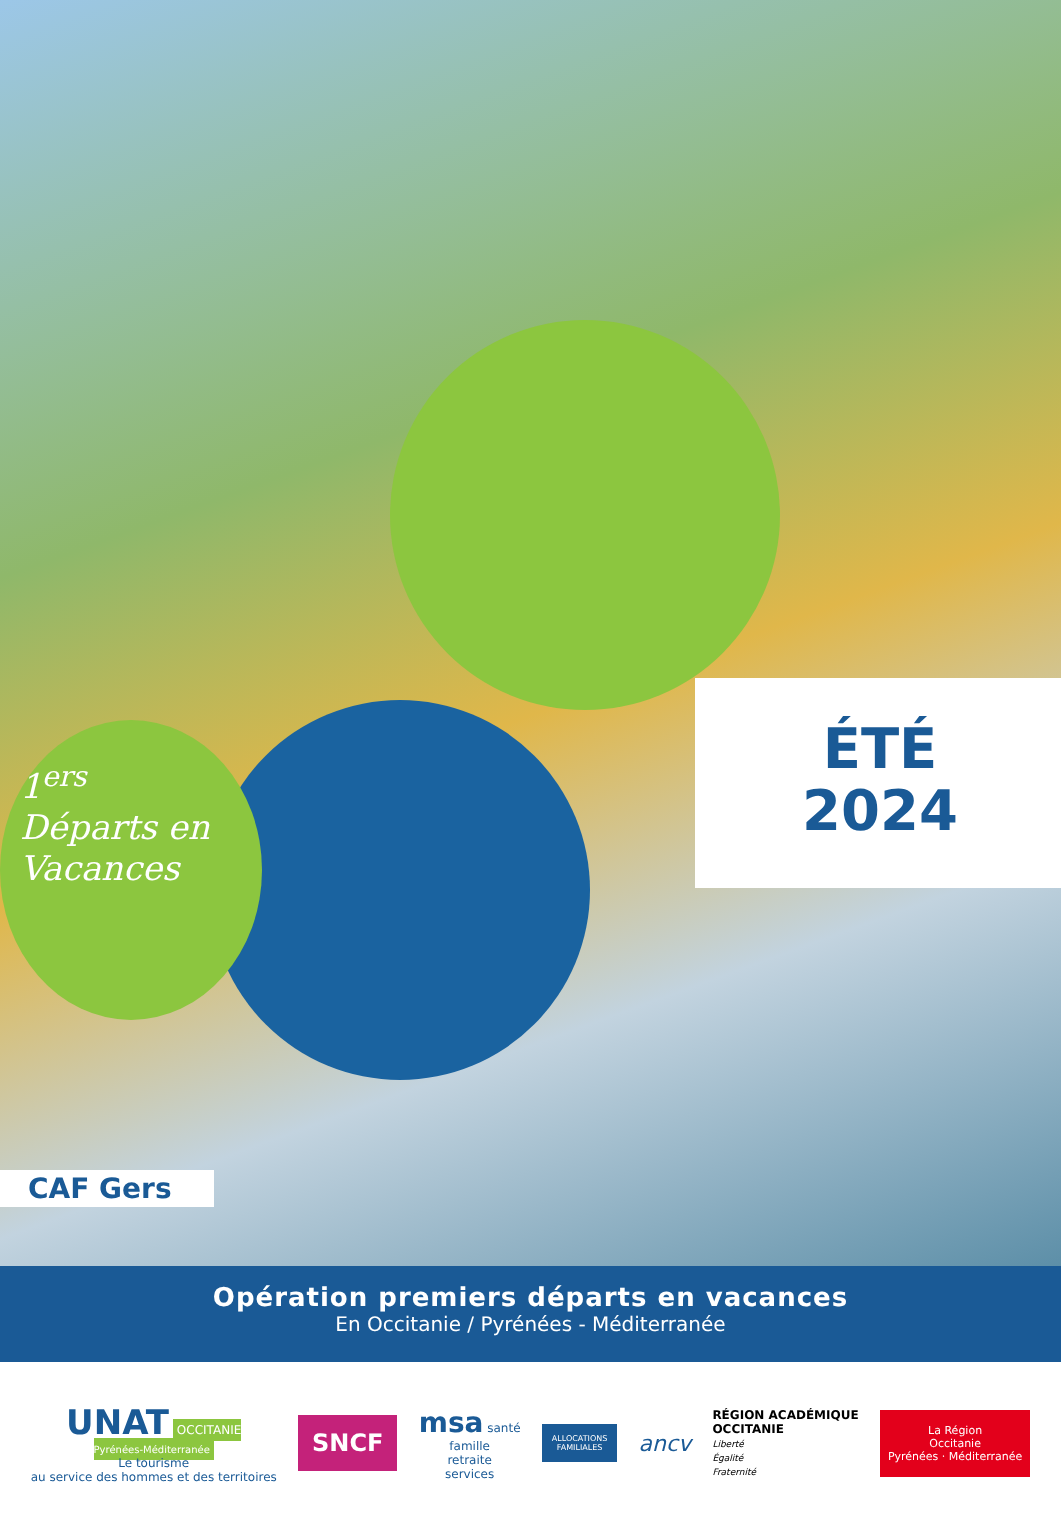1<sup>ers</sup>
Départs en
Vacances
ÉTÉ
2024
CAF Gers
Opération premiers départs en vacances
En Occitanie / Pyrénées - Méditerranée
UNAT OCCITANIE
Pyrénées-Méditerranée
Le tourisme
au service des hommes et des territoires
SNCF
msa santé
famille
retraite
services
ALLOCATIONS
FAMILIALES
ancv
RÉGION ACADÉMIQUE
OCCITANIE
Liberté
Égalité
Fraternité
La Région
Occitanie
Pyrénées · Méditerranée